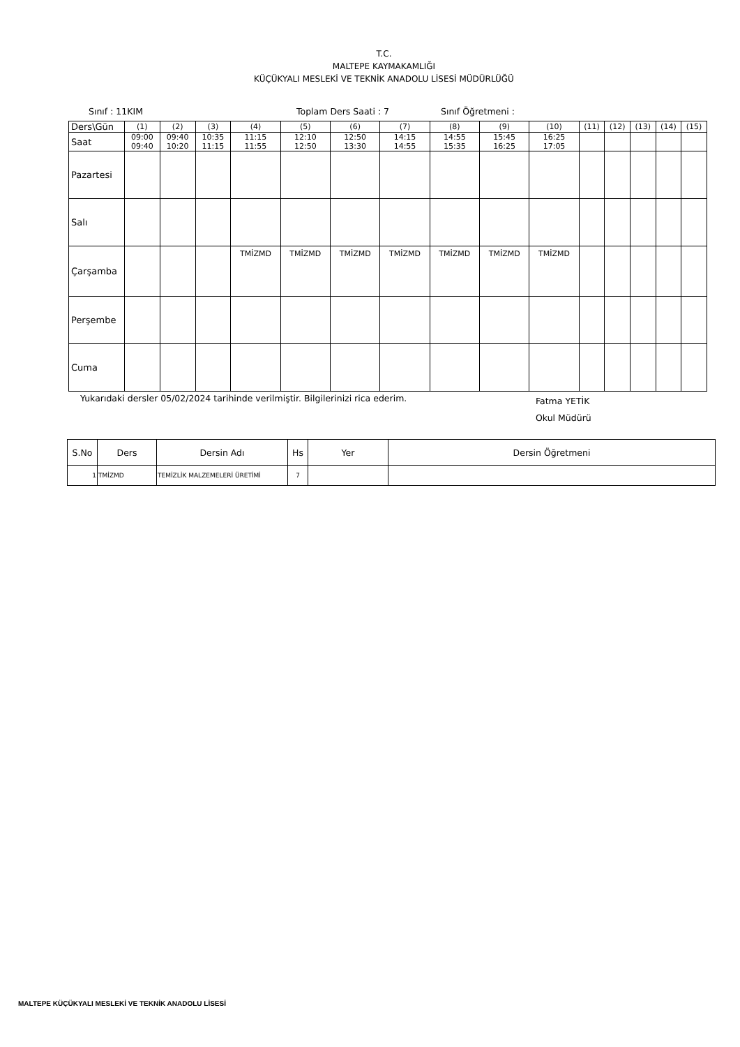T.C.
MALTEPE KAYMAKAMLIĞI
KÜÇÜKYALI MESLEKİ VE TEKNİK ANADOLU LİSESİ MÜDÜRLÜĞÜ
Sınıf : 11KIM Toplam Ders Saati : 7 Sınıf Öğretmeni :
| Ders\Gün | (1) | (2) | (3) | (4) | (5) | (6) | (7) | (8) | (9) | (10) | (11) | (12) | (13) | (14) | (15) |
| Saat | 09:00 09:40 | 09:40 10:20 | 10:35 11:15 | 11:15 11:55 | 12:10 12:50 | 12:50 13:30 | 14:15 14:55 | 14:55 15:35 | 15:45 16:25 | 16:25 17:05 | | | | | |
| Pazartesi | | | | | | | | | | | | | | | |
| Salı | | | | | | | | | | | | | | | |
| Çarşamba | | | | TMİZMD | TMİZMD | TMİZMD | TMİZMD | TMİZMD | TMİZMD | TMİZMD | | | | | |
| Perşembe | | | | | | | | | | | | | | | |
| Cuma | | | | | | | | | | | | | | | |
Yukarıdaki dersler 05/02/2024 tarihinde verilmiştir. Bilgilerinizi rica ederim. Fatma YETİK
Okul Müdürü
| S.No | Ders | Dersin Adı | Hs | Yer | Dersin Öğretmeni |
| 1 | TMİZMD | TEMİZLİK MALZEMELERİ ÜRETİMİ | 7 | | |
MALTEPE KÜÇÜKYALI MESLEKİ VE TEKNİK ANADOLU LİSESİ